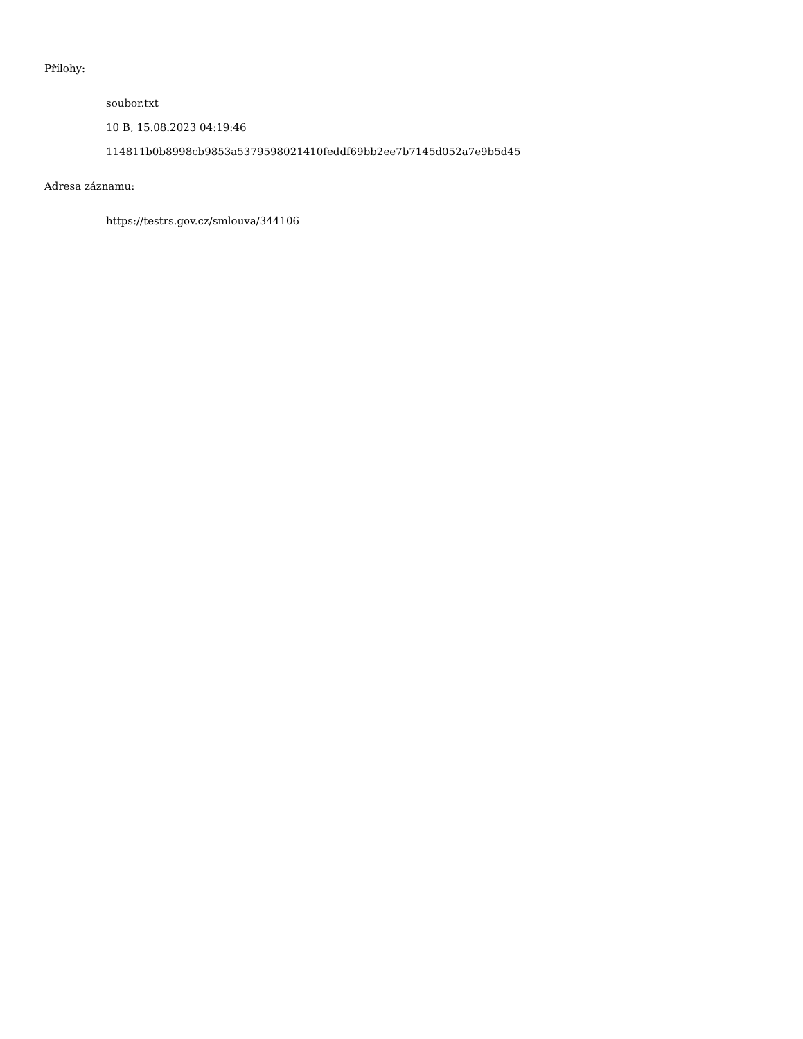Přílohy:
soubor.txt
10 B, 15.08.2023 04:19:46
114811b0b8998cb9853a5379598021410feddf69bb2ee7b7145d052a7e9b5d45
Adresa záznamu:
https://testrs.gov.cz/smlouva/344106